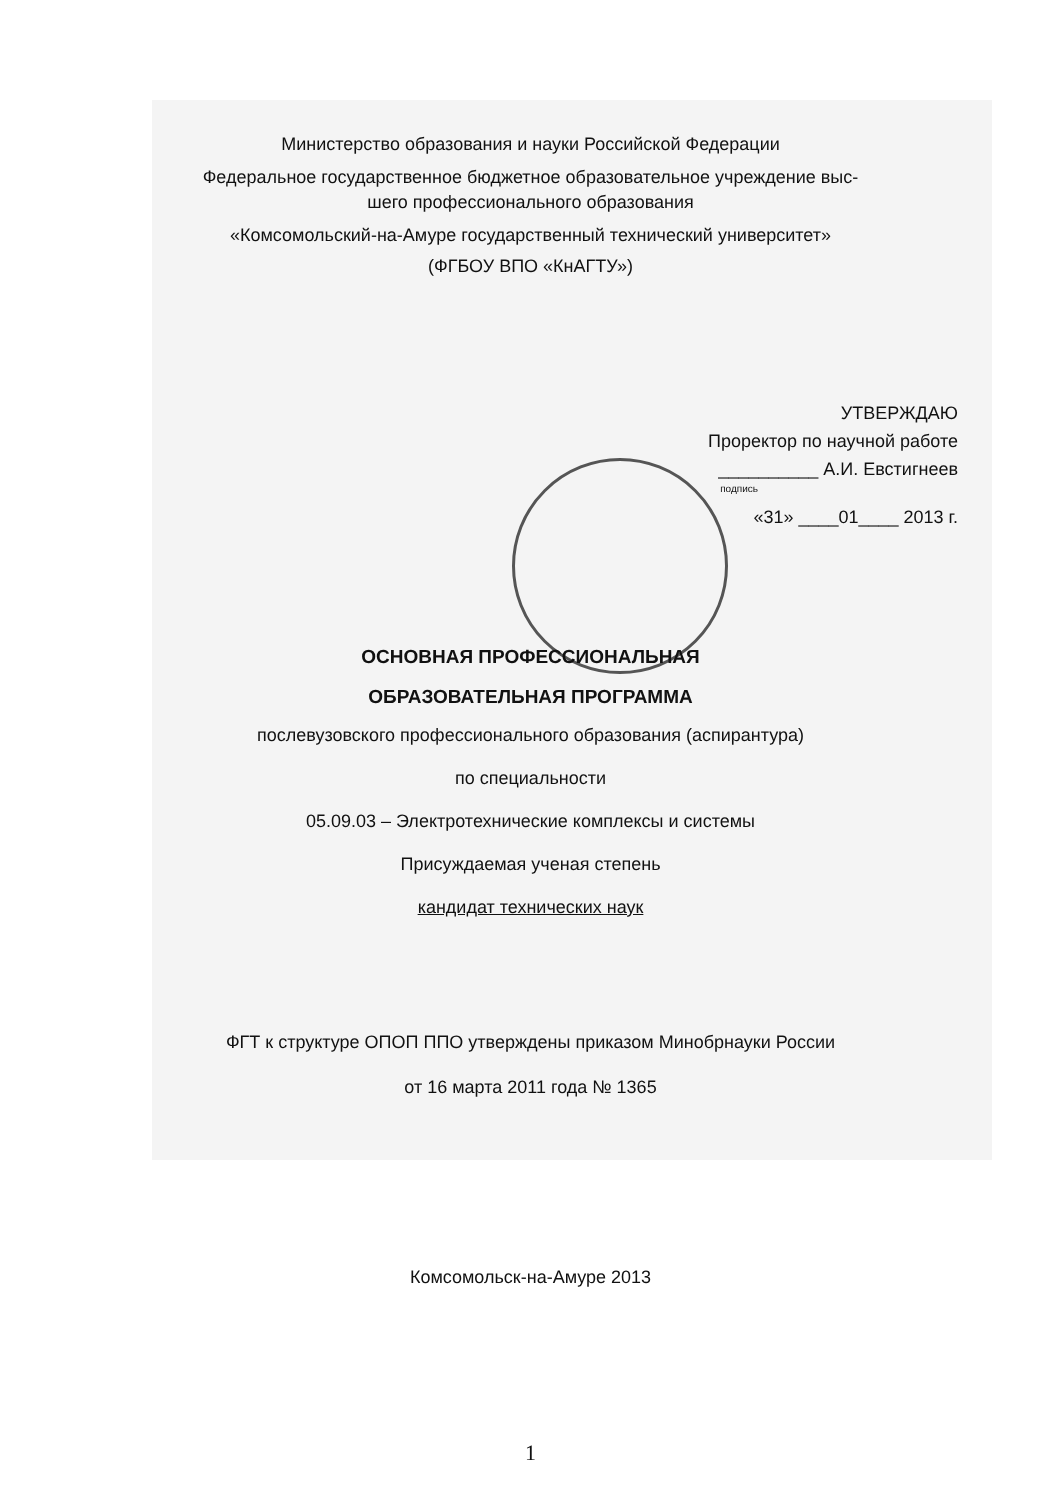Министерство образования и науки Российской Федерации
Федеральное государственное бюджетное образовательное учреждение выс-
шего профессионального образования
«Комсомольский-на-Амуре государственный технический университет»
(ФГБОУ ВПО «КнАГТУ»)
УТВЕРЖДАЮ
Проректор по научной работе
__________ А.И. Евстигнеев
подпись
«31» ____01____ 2013 г.
ОСНОВНАЯ ПРОФЕССИОНАЛЬНАЯ
ОБРАЗОВАТЕЛЬНАЯ ПРОГРАММА
послевузовского профессионального образования (аспирантура)
по специальности
05.09.03 – Электротехнические комплексы и системы
Присуждаемая ученая степень
кандидат технических наук
ФГТ к структуре ОПОП ППО утверждены приказом Минобрнауки России
от 16 марта 2011 года № 1365
Комсомольск-на-Амуре 2013
1